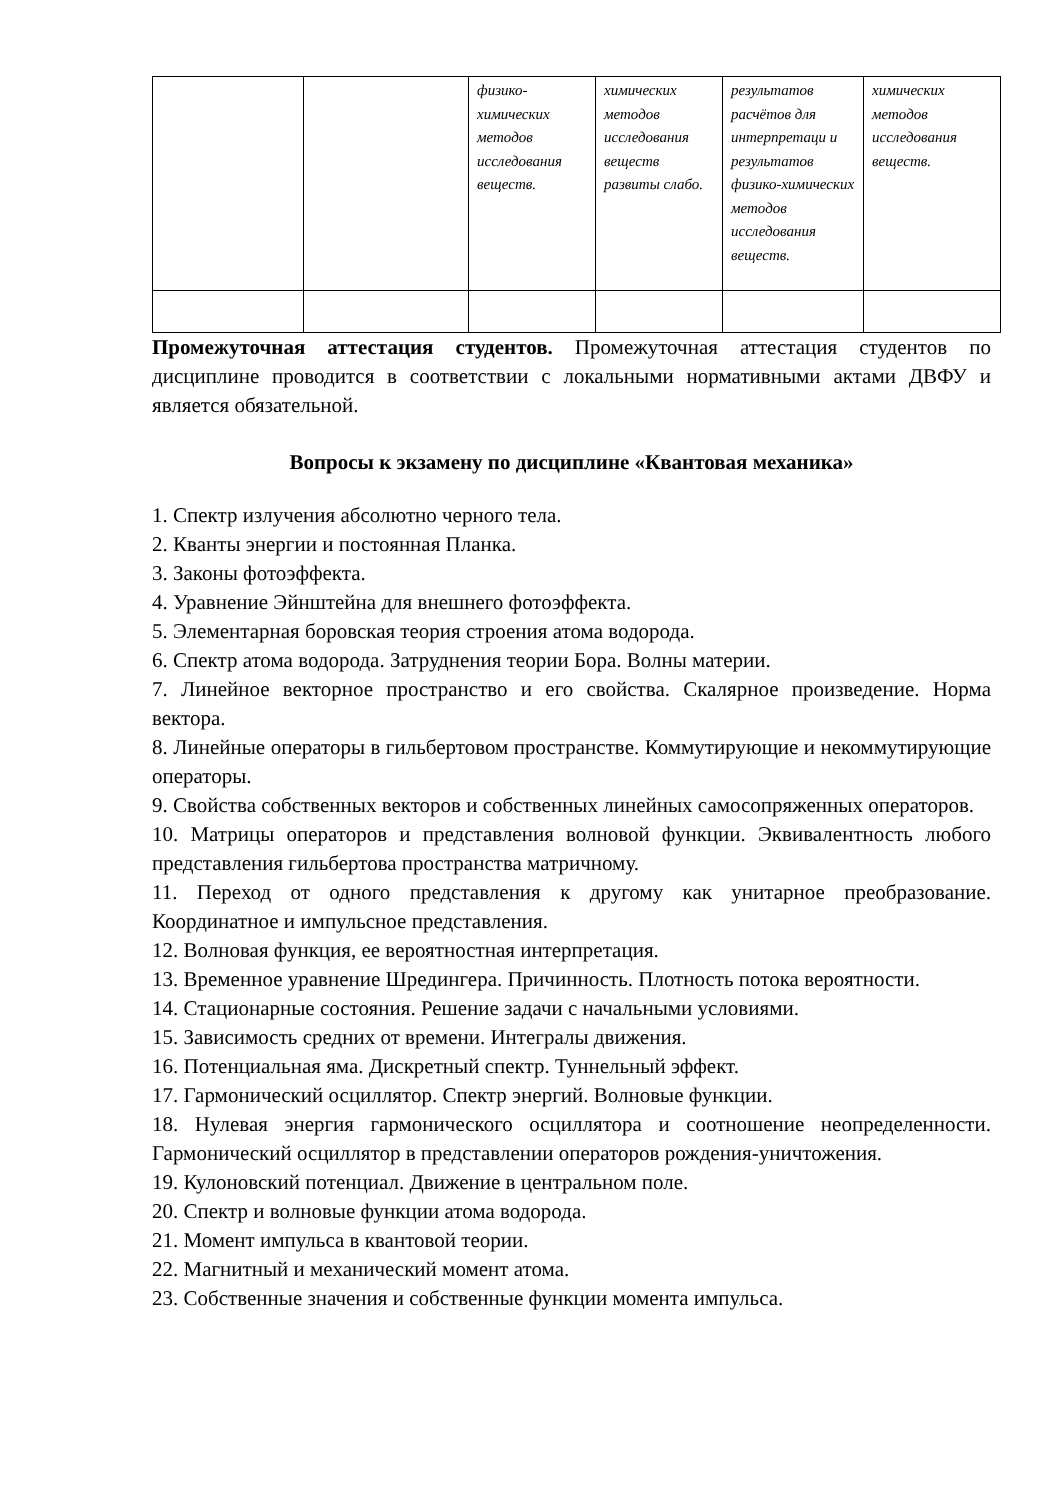| | | физико-химических методов исследования веществ. | химических методов исследования веществ развиты слабо. | результатов расчётов для интерпретаци и результатов физико-химических методов исследования веществ. | химических методов исследования веществ. |
Промежуточная аттестация студентов. Промежуточная аттестация студентов по дисциплине проводится в соответствии с локальными нормативными актами ДВФУ и является обязательной.
Вопросы к экзамену по дисциплине «Квантовая механика»
1. Спектр излучения абсолютно черного тела.
2. Кванты энергии и постоянная Планка.
3. Законы фотоэффекта.
4. Уравнение Эйнштейна для внешнего фотоэффекта.
5. Элементарная боровская теория строения атома водорода.
6. Спектр атома водорода. Затруднения теории Бора. Волны материи.
7. Линейное векторное пространство и его свойства. Скалярное произведение. Норма вектора.
8. Линейные операторы в гильбертовом пространстве. Коммутирующие и некоммутирующие операторы.
9. Свойства собственных векторов и собственных линейных самосопряженных операторов.
10. Матрицы операторов и представления волновой функции. Эквивалентность любого представления гильбертова пространства матричному.
11. Переход от одного представления к другому как унитарное преобразование. Координатное и импульсное представления.
12. Волновая функция, ее вероятностная интерпретация.
13. Временное уравнение Шредингера. Причинность. Плотность потока вероятности.
14. Стационарные состояния. Решение задачи с начальными условиями.
15. Зависимость средних от времени. Интегралы движения.
16. Потенциальная яма. Дискретный спектр. Туннельный эффект.
17. Гармонический осциллятор. Спектр энергий. Волновые функции.
18. Нулевая энергия гармонического осциллятора и соотношение неопределенности. Гармонический осциллятор в представлении операторов рождения-уничтожения.
19. Кулоновский потенциал. Движение в центральном поле.
20. Спектр и волновые функции атома водорода.
21. Момент импульса в квантовой теории.
22. Магнитный и механический момент атома.
23. Собственные значения и собственные функции момента импульса.